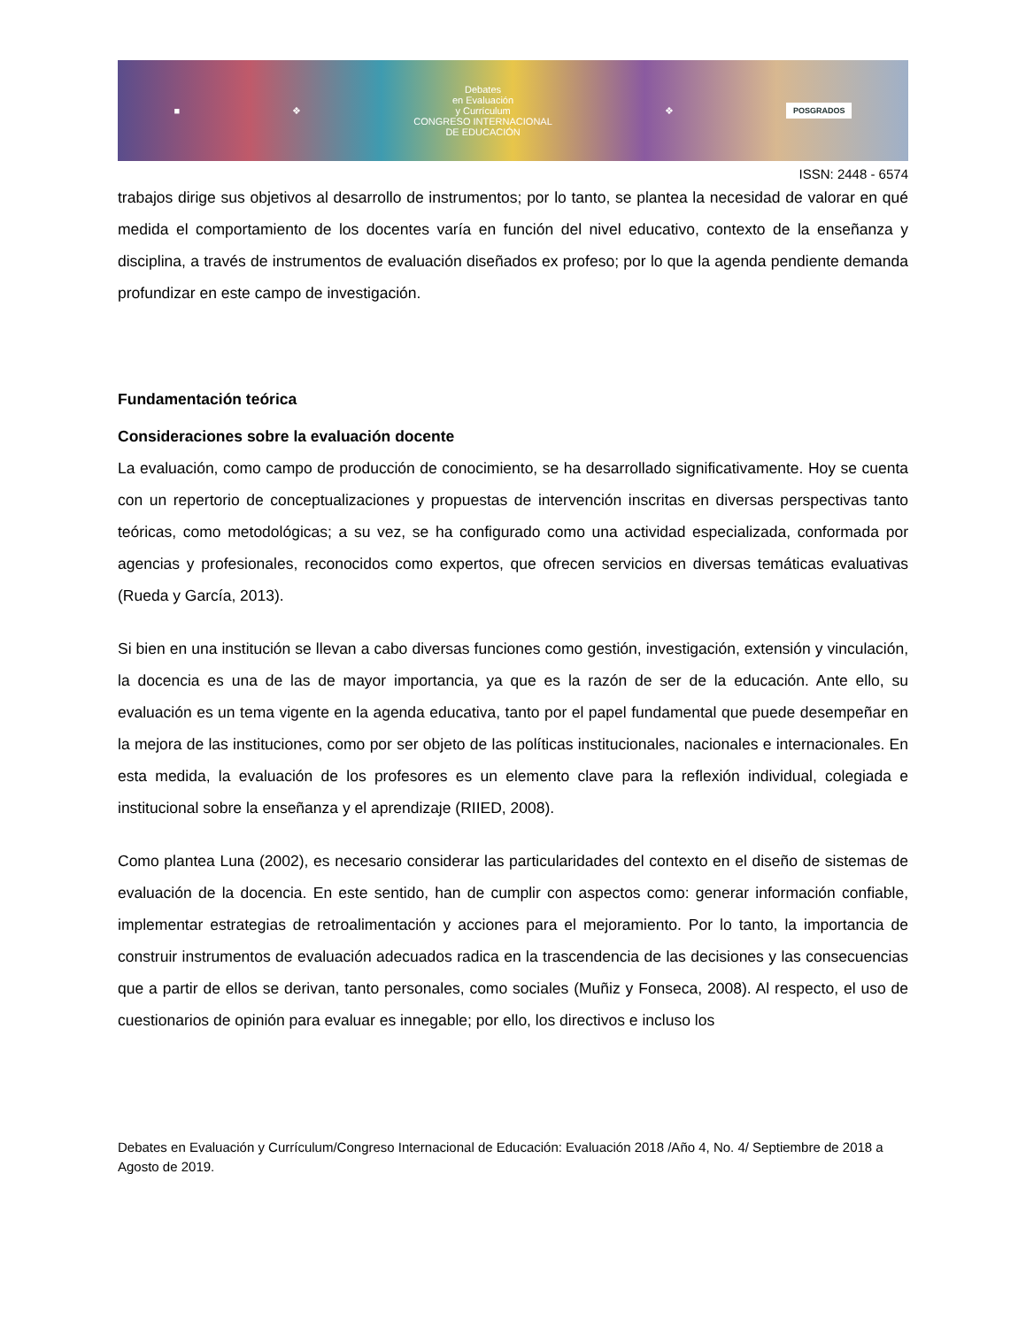■ ❖
Debates
en Evaluación
y Currículum
CONGRESO INTERNACIONAL
DE EDUCACIÓN
❖ POSGRADOS
ISSN: 2448 - 6574
trabajos dirige sus objetivos al desarrollo de instrumentos; por lo tanto, se plantea la necesidad de valorar en qué medida el comportamiento de los docentes varía en función del nivel educativo, contexto de la enseñanza y disciplina, a través de instrumentos de evaluación diseñados ex profeso; por lo que la agenda pendiente demanda profundizar en este campo de investigación.
Fundamentación teórica
Consideraciones sobre la evaluación docente
La evaluación, como campo de producción de conocimiento, se ha desarrollado significativamente. Hoy se cuenta con un repertorio de conceptualizaciones y propuestas de intervención inscritas en diversas perspectivas tanto teóricas, como metodológicas; a su vez, se ha configurado como una actividad especializada, conformada por agencias y profesionales, reconocidos como expertos, que ofrecen servicios en diversas temáticas evaluativas (Rueda y García, 2013).
Si bien en una institución se llevan a cabo diversas funciones como gestión, investigación, extensión y vinculación, la docencia es una de las de mayor importancia, ya que es la razón de ser de la educación. Ante ello, su evaluación es un tema vigente en la agenda educativa, tanto por el papel fundamental que puede desempeñar en la mejora de las instituciones, como por ser objeto de las políticas institucionales, nacionales e internacionales. En esta medida, la evaluación de los profesores es un elemento clave para la reflexión individual, colegiada e institucional sobre la enseñanza y el aprendizaje (RIIED, 2008).
Como plantea Luna (2002), es necesario considerar las particularidades del contexto en el diseño de sistemas de evaluación de la docencia. En este sentido, han de cumplir con aspectos como: generar información confiable, implementar estrategias de retroalimentación y acciones para el mejoramiento. Por lo tanto, la importancia de construir instrumentos de evaluación adecuados radica en la trascendencia de las decisiones y las consecuencias que a partir de ellos se derivan, tanto personales, como sociales (Muñiz y Fonseca, 2008). Al respecto, el uso de cuestionarios de opinión para evaluar es innegable; por ello, los directivos e incluso los
Debates en Evaluación y Currículum/Congreso Internacional de Educación: Evaluación 2018 /Año 4, No. 4/ Septiembre de 2018 a Agosto de 2019.